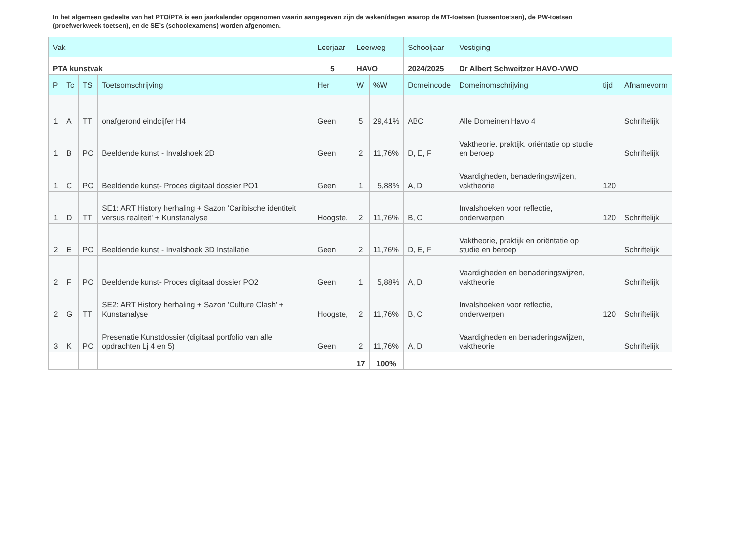In het algemeen gedeelte van het PTO/PTA is een jaarkalender opgenomen waarin aangegeven zijn de weken/dagen waarop de MT-toetsen (tussentoetsen), de PW-toetsen (proefwerkweek toetsen), en de SE’s (schoolexamens) worden afgenomen.
| Vak | | | | Leerjaar | Leerweg | | Schooljaar | Vestiging | | |
| --- | --- | --- | --- | --- | --- | --- | --- | --- | --- | --- |
| PTA kunstvak | | | | 5 | HAVO | | 2024/2025 | Dr Albert Schweitzer HAVO-VWO | | |
| P | Tc | TS | Toetsomschrijving | Her | W | %W | Domeincode | Domeinomschrijving | tijd | Afnamevorm |
| 1 | A | TT | onafgerond eindcijfer H4 | Geen | 5 | 29,41% | ABC | Alle Domeinen Havo 4 | | Schriftelijk |
| 1 | B | PO | Beeldende kunst - Invalshoek 2D | Geen | 2 | 11,76% | D, E, F | Vaktheorie, praktijk, oriëntatie op studie en beroep | | Schriftelijk |
| 1 | C | PO | Beeldende kunst- Proces digitaal dossier PO1 | Geen | 1 | 5,88% | A, D | Vaardigheden, benaderingswijzen, vaktheorie | 120 | |
| 1 | D | TT | SE1: ART History herhaling + Sazon 'Caribische identiteit versus realiteit' + Kunstanalyse | Hoogste, | 2 | 11,76% | B, C | Invalshoeken voor reflectie, onderwerpen | 120 | Schriftelijk |
| 2 | E | PO | Beeldende kunst - Invalshoek 3D Installatie | Geen | 2 | 11,76% | D, E, F | Vaktheorie, praktijk en oriëntatie op studie en beroep | | Schriftelijk |
| 2 | F | PO | Beeldende kunst- Proces digitaal dossier PO2 | Geen | 1 | 5,88% | A, D | Vaardigheden en benaderingswijzen, vaktheorie | | Schriftelijk |
| 2 | G | TT | SE2: ART History herhaling + Sazon 'Culture Clash' + Kunstanalyse | Hoogste, | 2 | 11,76% | B, C | Invalshoeken voor reflectie, onderwerpen | 120 | Schriftelijk |
| 3 | K | PO | Presenatie Kunstdossier (digitaal portfolio van alle opdrachten Lj 4 en 5) | Geen | 2 | 11,76% | A, D | Vaardigheden en benaderingswijzen, vaktheorie | | Schriftelijk |
| | | | | | 17 | 100% | | | | |